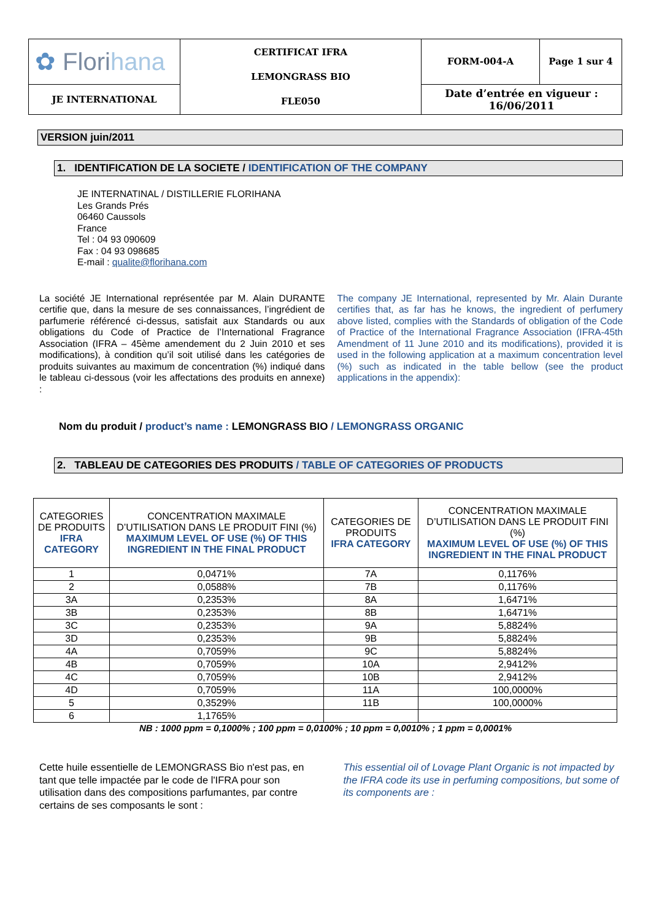| ✿ Flori hana | CERTIFICAT IFRA LEMONGRASS BIO FLE050 | FORM-004-A | Page 1 sur 4 |
| JE INTERNATIONAL | | Date d’entrée en vigueur : 16/06/2011 | |
VERSION juin/2011
1. IDENTIFICATION DE LA SOCIETE / IDENTIFICATION OF THE COMPANY
JE INTERNATINAL / DISTILLERIE FLORIHANA
Les Grands Prés
06460 Caussols
France
Tel : 04 93 090609
Fax : 04 93 098685
E-mail : qualite@florihana.com
La société JE International représentée par M. Alain DURANTE certifie que, dans la mesure de ses connaissances, l’ingrédient de parfumerie référencé ci-dessus, satisfait aux Standards ou aux obligations du Code of Practice de l’International Fragrance Association (IFRA – 45ème amendement du 2 Juin 2010 et ses modifications), à condition qu’il soit utilisé dans les catégories de produits suivantes au maximum de concentration (%) indiqué dans le tableau ci-dessous (voir les affectations des produits en annexe) :
The company JE International, represented by Mr. Alain Durante certifies that, as far has he knows, the ingredient of perfumery above listed, complies with the Standards of obligation of the Code of Practice of the International Fragrance Association (IFRA-45th Amendment of 11 June 2010 and its modifications), provided it is used in the following application at a maximum concentration level (%) such as indicated in the table bellow (see the product applications in the appendix):
Nom du produit / product’s name : LEMONGRASS BIO / LEMONGRASS ORGANIC
2. TABLEAU DE CATEGORIES DES PRODUITS / TABLE OF CATEGORIES OF PRODUCTS
| CATEGORIES DE PRODUITS IFRA CATEGORY | CONCENTRATION MAXIMALE D’UTILISATION DANS LE PRODUIT FINI (%) MAXIMUM LEVEL OF USE (%) OF THIS INGREDIENT IN THE FINAL PRODUCT | CATEGORIES DE PRODUITS IFRA CATEGORY | CONCENTRATION MAXIMALE D’UTILISATION DANS LE PRODUIT FINI (%) MAXIMUM LEVEL OF USE (%) OF THIS INGREDIENT IN THE FINAL PRODUCT |
| --- | --- | --- | --- |
| 1 | 0,0471% | 7A | 0,1176% |
| 2 | 0,0588% | 7B | 0,1176% |
| 3A | 0,2353% | 8A | 1,6471% |
| 3B | 0,2353% | 8B | 1,6471% |
| 3C | 0,2353% | 9A | 5,8824% |
| 3D | 0,2353% | 9B | 5,8824% |
| 4A | 0,7059% | 9C | 5,8824% |
| 4B | 0,7059% | 10A | 2,9412% |
| 4C | 0,7059% | 10B | 2,9412% |
| 4D | 0,7059% | 11A | 100,0000% |
| 5 | 0,3529% | 11B | 100,0000% |
| 6 | 1,1765% | | |
NB : 1000 ppm = 0,1000% ; 100 ppm = 0,0100% ; 10 ppm = 0,0010% ; 1 ppm = 0,0001%
Cette huile essentielle de LEMONGRASS Bio n'est pas, en tant que telle impactée par le code de l'IFRA pour son utilisation dans des compositions parfumantes, par contre certains de ses composants le sont :
This essential oil of Lovage Plant Organic is not impacted by the IFRA code its use in perfuming compositions, but some of its components are :